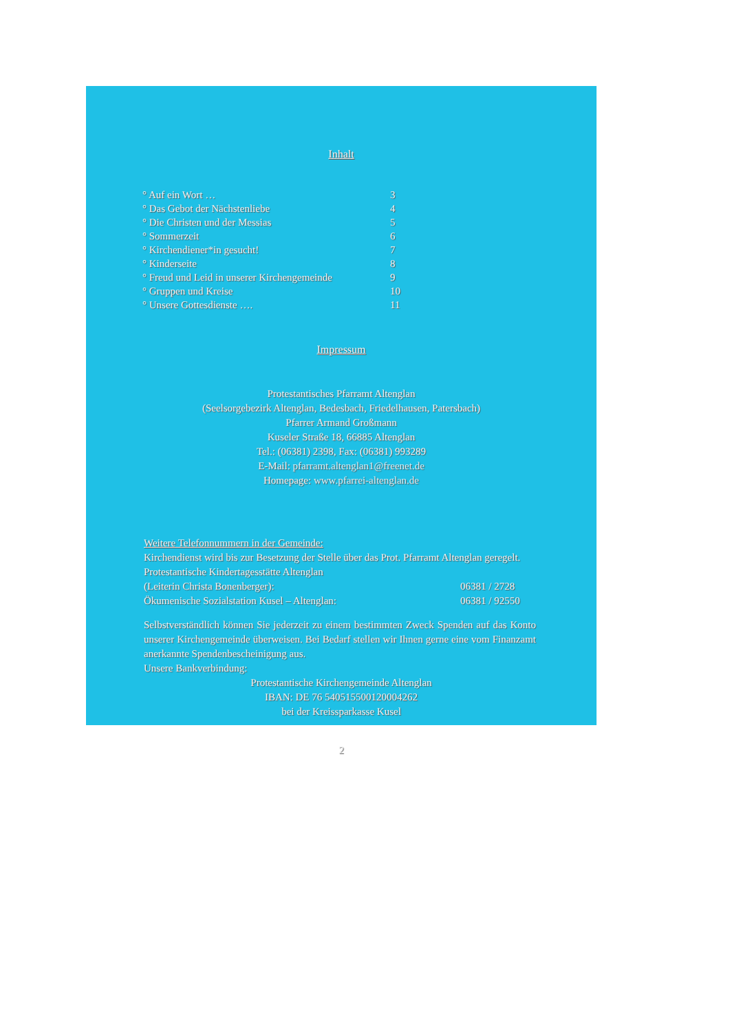Inhalt
| ° Auf ein Wort … | 3 |
| ° Das Gebot der Nächstenliebe | 4 |
| ° Die Christen und der Messias | 5 |
| ° Sommerzeit | 6 |
| ° Kirchendiener*in gesucht! | 7 |
| ° Kinderseite | 8 |
| ° Freud und Leid in unserer Kirchengemeinde | 9 |
| ° Gruppen und Kreise | 10 |
| ° Unsere Gottesdienste …. | 11 |
Impressum
Protestantisches Pfarramt Altenglan
(Seelsorgebezirk Altenglan, Bedesbach, Friedelhausen, Patersbach)
Pfarrer Armand Großmann
Kuseler Straße 18, 66885 Altenglan
Tel.: (06381) 2398, Fax: (06381) 993289
E-Mail: pfarramt.altenglan1@freenet.de
Homepage: www.pfarrei-altenglan.de
Weitere Telefonnummern in der Gemeinde:
Kirchendienst wird bis zur Besetzung der Stelle über das Prot. Pfarramt Altenglan geregelt.
Protestantische Kindertagesstätte Altenglan
| (Leiterin Christa Bonenberger): | 06381 / 2728 |
| Ökumenische Sozialstation Kusel – Altenglan: | 06381 / 92550 |
Selbstverständlich können Sie jederzeit zu einem bestimmten Zweck Spenden auf das Konto unserer Kirchengemeinde überweisen. Bei Bedarf stellen wir Ihnen gerne eine vom Finanzamt anerkannte Spendenbescheinigung aus.
Unsere Bankverbindung:
Protestantische Kirchengemeinde Altenglan
IBAN: DE 76 540515500120004262
bei der Kreissparkasse Kusel
2